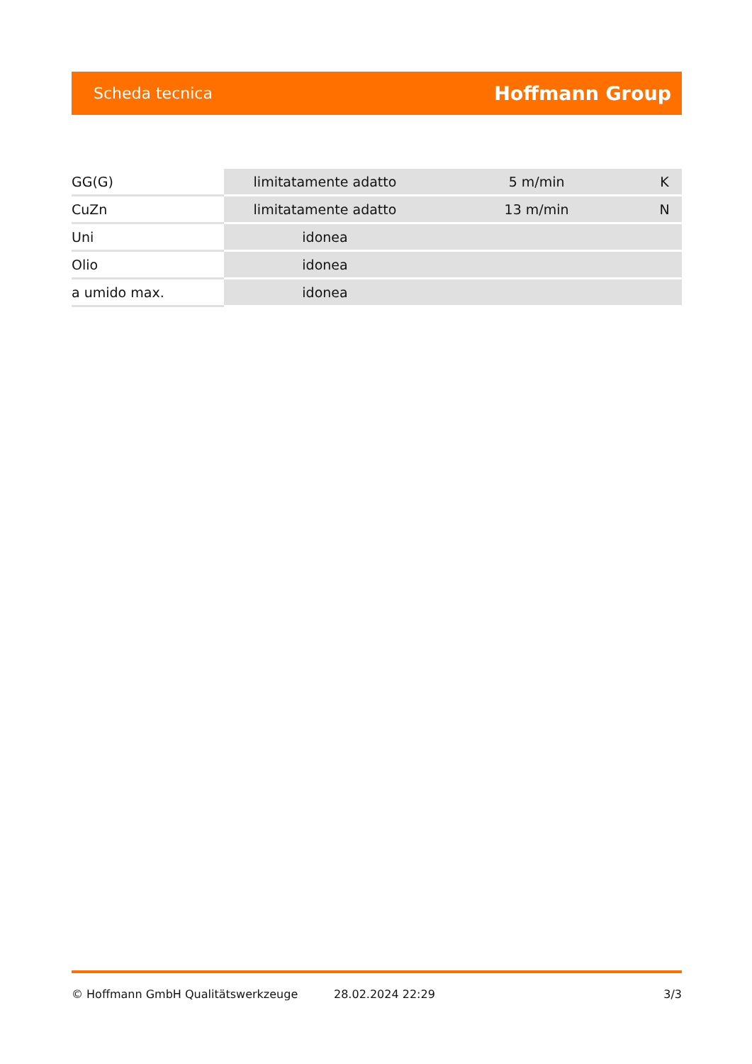Scheda tecnica Hoffmann Group
| GG(G) | limitatamente adatto | 5 m/min | K |
| CuZn | limitatamente adatto | 13 m/min | N |
| Uni | idonea | | |
| Olio | idonea | | |
| a umido max. | idonea | | |
© Hoffmann GmbH Qualitätswerkzeuge 28.02.2024 22:29 3/3